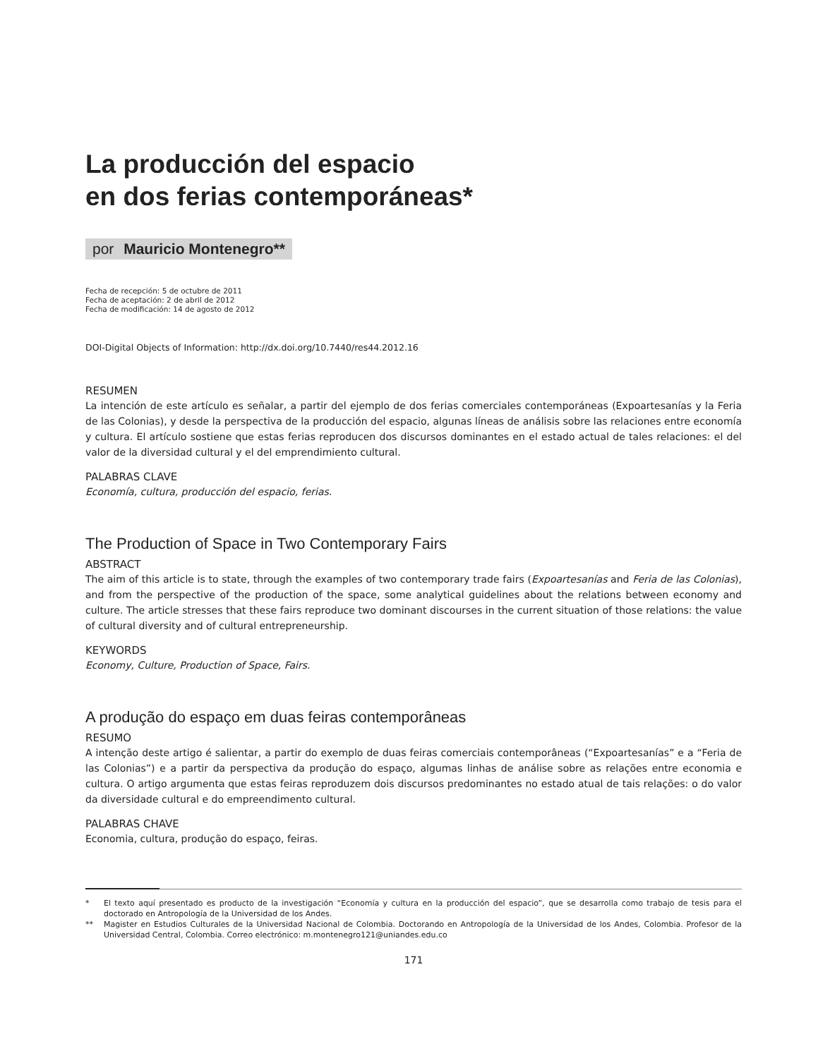La producción del espacio
en dos ferias contemporáneas*
por Mauricio Montenegro**
Fecha de recepción: 5 de octubre de 2011
Fecha de aceptación: 2 de abril de 2012
Fecha de modificación: 14 de agosto de 2012
DOI-Digital Objects of Information: http://dx.doi.org/10.7440/res44.2012.16
RESUMEN
La intención de este artículo es señalar, a partir del ejemplo de dos ferias comerciales contemporáneas (Expoartesanías y la Feria de las Colonias), y desde la perspectiva de la producción del espacio, algunas líneas de análisis sobre las relaciones entre economía y cultura. El artículo sostiene que estas ferias reproducen dos discursos dominantes en el estado actual de tales relaciones: el del valor de la diversidad cultural y el del emprendimiento cultural.
PALABRAS CLAVE
Economía, cultura, producción del espacio, ferias.
The Production of Space in Two Contemporary Fairs
ABSTRACT
The aim of this article is to state, through the examples of two contemporary trade fairs (Expoartesanías and Feria de las Colonias), and from the perspective of the production of the space, some analytical guidelines about the relations between economy and culture. The article stresses that these fairs reproduce two dominant discourses in the current situation of those relations: the value of cultural diversity and of cultural entrepreneurship.
KEYWORDS
Economy, Culture, Production of Space, Fairs.
A produção do espaço em duas feiras contemporâneas
RESUMO
A intenção deste artigo é salientar, a partir do exemplo de duas feiras comerciais contemporâneas (“Expoartesanías” e a “Feria de las Colonias”) e a partir da perspectiva da produção do espaço, algumas linhas de análise sobre as relações entre economia e cultura. O artigo argumenta que estas feiras reproduzem dois discursos predominantes no estado atual de tais relações: o do valor da diversidade cultural e do empreendimento cultural.
PALABRAS CHAVE
Economia, cultura, produção do espaço, feiras.
* El texto aquí presentado es producto de la investigación “Economía y cultura en la producción del espacio”, que se desarrolla como trabajo de tesis para el doctorado en Antropología de la Universidad de los Andes.
** Magister en Estudios Culturales de la Universidad Nacional de Colombia. Doctorando en Antropología de la Universidad de los Andes, Colombia. Profesor de la Universidad Central, Colombia. Correo electrónico: m.montenegro121@uniandes.edu.co
171